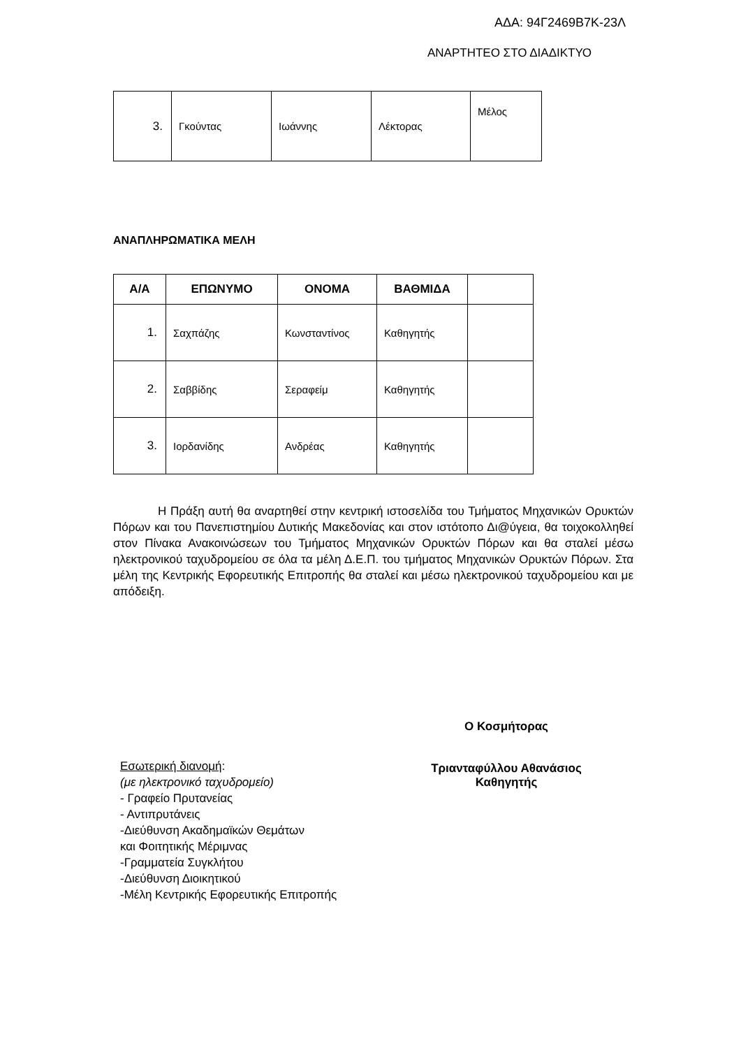ΑΔΑ: 94Γ2469Β7Κ-23Λ
ΑΝΑΡΤΗΤΕΟ ΣΤΟ ΔΙΑΔΙΚΤΥΟ
| 3. | Γκούντας | Ιωάννης | Λέκτορας | Μέλος |
ΑΝΑΠΛΗΡΩΜΑΤΙΚΑ ΜΕΛΗ
| Α/Α | ΕΠΩΝΥΜΟ | ΟΝΟΜΑ | ΒΑΘΜΙΔΑ | |
| --- | --- | --- | --- | --- |
| 1. | Σαχπάζης | Κωνσταντίνος | Καθηγητής | |
| 2. | Σαββίδης | Σεραφείμ | Καθηγητής | |
| 3. | Ιορδανίδης | Ανδρέας | Καθηγητής | |
Η Πράξη αυτή θα αναρτηθεί στην κεντρική ιστοσελίδα του Τμήματος Μηχανικών Ορυκτών Πόρων και του Πανεπιστημίου Δυτικής Μακεδονίας και στον ιστότοπο Δι@ύγεια, θα τοιχοκολληθεί στον Πίνακα Ανακοινώσεων του Τμήματος Μηχανικών Ορυκτών Πόρων και θα σταλεί μέσω ηλεκτρονικού ταχυδρομείου σε όλα τα μέλη Δ.Ε.Π. του τμήματος Μηχανικών Ορυκτών Πόρων. Στα μέλη της Κεντρικής Εφορευτικής Επιτροπής θα σταλεί και μέσω ηλεκτρονικού ταχυδρομείου και με απόδειξη.
Ο Κοσμήτορας
Τριανταφύλλου Αθανάσιος
Καθηγητής
Εσωτερική διανομή:
(με ηλεκτρονικό ταχυδρομείο)
- Γραφείο Πρυτανείας
- Αντιπρυτάνεις
-Διεύθυνση Ακαδημαϊκών Θεμάτων
και Φοιτητικής Μέριμνας
-Γραμματεία Συγκλήτου
-Διεύθυνση Διοικητικού
-Μέλη Κεντρικής Εφορευτικής Επιτροπής